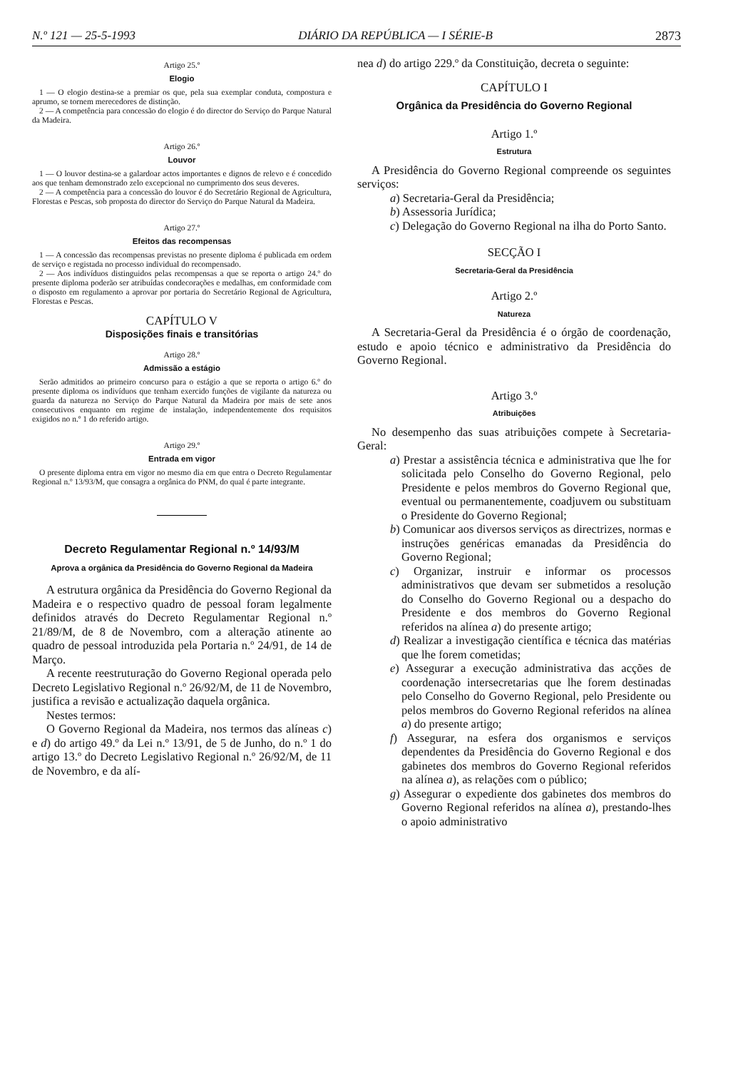N.º 121 — 25-5-1993 DIÁRIO DA REPÚBLICA — I SÉRIE-B 2873
Artigo 25.º
Elogio
1 — O elogio destina-se a premiar os que, pela sua exemplar conduta, compostura e aprumo, se tornem merecedores de distinção.
2 — A competência para concessão do elogio é do director do Serviço do Parque Natural da Madeira.
Artigo 26.º
Louvor
1 — O louvor destina-se a galardoar actos importantes e dignos de relevo e é concedido aos que tenham demonstrado zelo excepcional no cumprimento dos seus deveres.
2 — A competência para a concessão do louvor é do Secretário Regional de Agricultura, Florestas e Pescas, sob proposta do director do Serviço do Parque Natural da Madeira.
Artigo 27.º
Efeitos das recompensas
1 — A concessão das recompensas previstas no presente diploma é publicada em ordem de serviço e registada no processo individual do recompensado.
2 — Aos indivíduos distinguidos pelas recompensas a que se reporta o artigo 24.º do presente diploma poderão ser atribuídas condecorações e medalhas, em conformidade com o disposto em regulamento a aprovar por portaria do Secretário Regional de Agricultura, Florestas e Pescas.
CAPÍTULO V
Disposições finais e transitórias
Artigo 28.º
Admissão a estágio
Serão admitidos ao primeiro concurso para o estágio a que se reporta o artigo 6.º do presente diploma os indivíduos que tenham exercido funções de vigilante da natureza ou guarda da natureza no Serviço do Parque Natural da Madeira por mais de sete anos consecutivos enquanto em regime de instalação, independentemente dos requisitos exigidos no n.º 1 do referido artigo.
Artigo 29.º
Entrada em vigor
O presente diploma entra em vigor no mesmo dia em que entra o Decreto Regulamentar Regional n.º 13/93/M, que consagra a orgânica do PNM, do qual é parte integrante.
Decreto Regulamentar Regional n.º 14/93/M
Aprova a orgânica da Presidência do Governo Regional da Madeira
A estrutura orgânica da Presidência do Governo Regional da Madeira e o respectivo quadro de pessoal foram legalmente definidos através do Decreto Regulamentar Regional n.º 21/89/M, de 8 de Novembro, com a alteração atinente ao quadro de pessoal introduzida pela Portaria n.º 24/91, de 14 de Março.
A recente reestruturação do Governo Regional operada pelo Decreto Legislativo Regional n.º 26/92/M, de 11 de Novembro, justifica a revisão e actualização daquela orgânica.
Nestes termos:
O Governo Regional da Madeira, nos termos das alíneas c) e d) do artigo 49.º da Lei n.º 13/91, de 5 de Junho, do n.º 1 do artigo 13.º do Decreto Legislativo Regional n.º 26/92/M, de 11 de Novembro, e da alí-
nea d) do artigo 229.º da Constituição, decreta o seguinte:
CAPÍTULO I
Orgânica da Presidência do Governo Regional
Artigo 1.º
Estrutura
A Presidência do Governo Regional compreende os seguintes serviços:
a) Secretaria-Geral da Presidência;
b) Assessoria Jurídica;
c) Delegação do Governo Regional na ilha do Porto Santo.
SECÇÃO I
Secretaria-Geral da Presidência
Artigo 2.º
Natureza
A Secretaria-Geral da Presidência é o órgão de coordenação, estudo e apoio técnico e administrativo da Presidência do Governo Regional.
Artigo 3.º
Atribuições
No desempenho das suas atribuições compete à Secretaria-Geral:
a) Prestar a assistência técnica e administrativa que lhe for solicitada pelo Conselho do Governo Regional, pelo Presidente e pelos membros do Governo Regional que, eventual ou permanentemente, coadjuvem ou substituam o Presidente do Governo Regional;
b) Comunicar aos diversos serviços as directrizes, normas e instruções genéricas emanadas da Presidência do Governo Regional;
c) Organizar, instruir e informar os processos administrativos que devam ser submetidos a resolução do Conselho do Governo Regional ou a despacho do Presidente e dos membros do Governo Regional referidos na alínea a) do presente artigo;
d) Realizar a investigação científica e técnica das matérias que lhe forem cometidas;
e) Assegurar a execução administrativa das acções de coordenação intersecretarias que lhe forem destinadas pelo Conselho do Governo Regional, pelo Presidente ou pelos membros do Governo Regional referidos na alínea a) do presente artigo;
f) Assegurar, na esfera dos organismos e serviços dependentes da Presidência do Governo Regional e dos gabinetes dos membros do Governo Regional referidos na alínea a), as relações com o público;
g) Assegurar o expediente dos gabinetes dos membros do Governo Regional referidos na alínea a), prestando-lhes o apoio administrativo